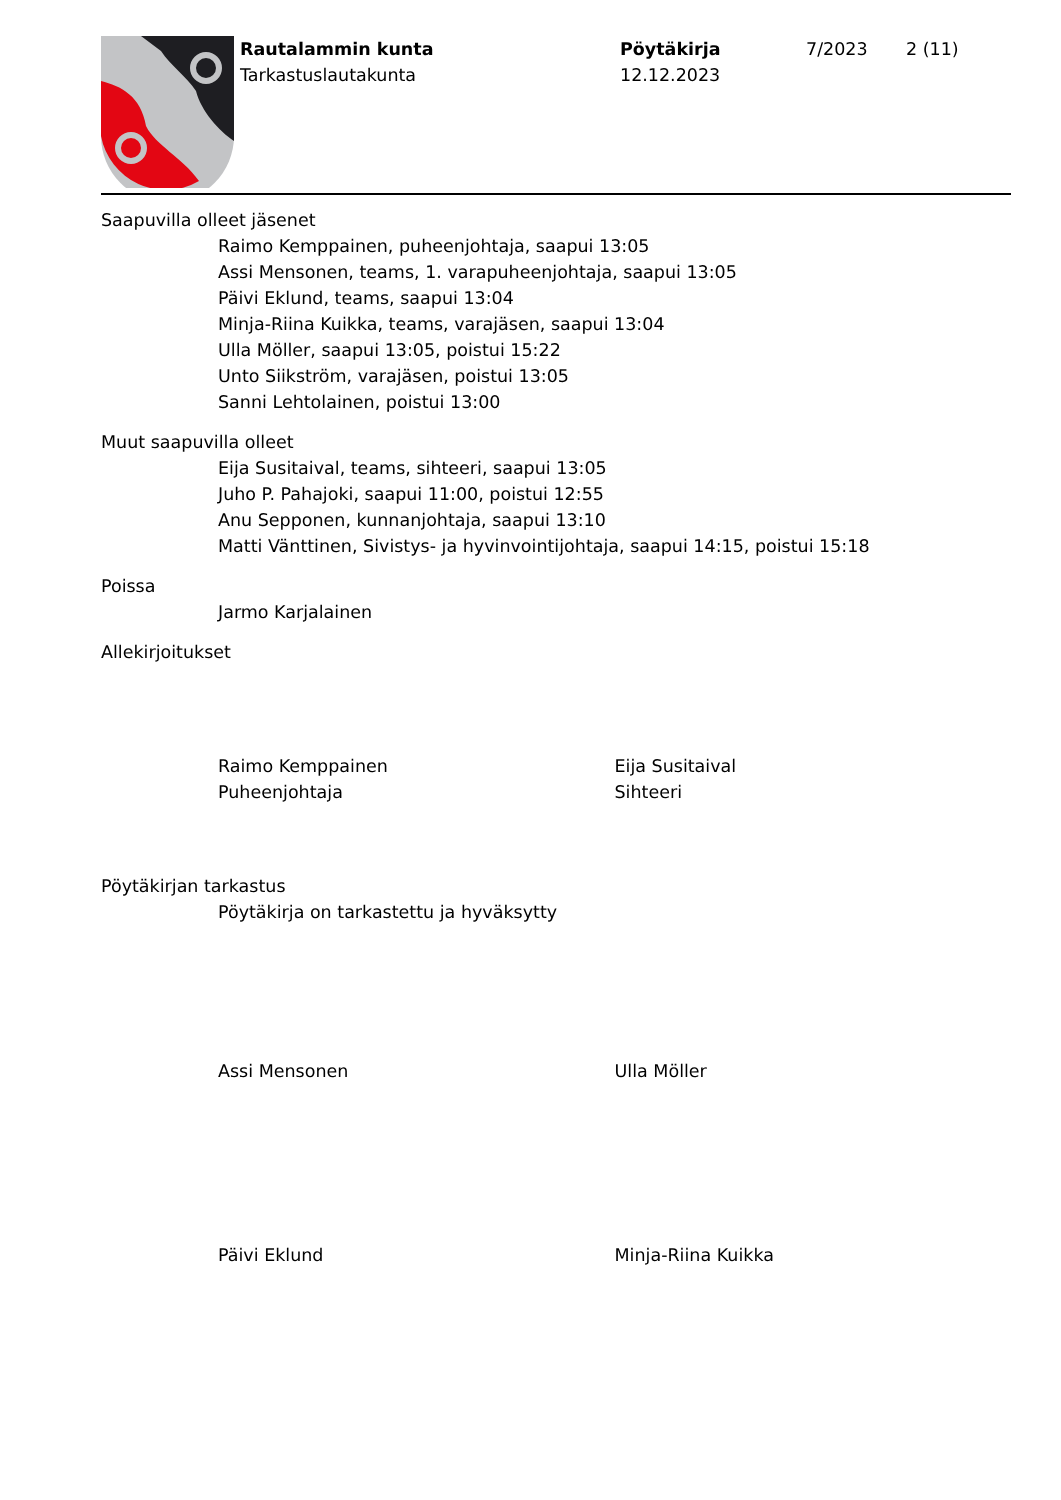Rautalammin kunta
Tarkastuslautakunta
Pöytäkirja
12.12.2023
7/2023 2 (11)
Saapuvilla olleet jäsenet
Raimo Kemppainen, puheenjohtaja, saapui 13:05
Assi Mensonen, teams, 1. varapuheenjohtaja, saapui 13:05
Päivi Eklund, teams, saapui 13:04
Minja-Riina Kuikka, teams, varajäsen, saapui 13:04
Ulla Möller, saapui 13:05, poistui 15:22
Unto Siikström, varajäsen, poistui 13:05
Sanni Lehtolainen, poistui 13:00
Muut saapuvilla olleet
Eija Susitaival, teams, sihteeri, saapui 13:05
Juho P. Pahajoki, saapui 11:00, poistui 12:55
Anu Sepponen, kunnanjohtaja, saapui 13:10
Matti Vänttinen, Sivistys- ja hyvinvointijohtaja, saapui 14:15, poistui 15:18
Poissa
Jarmo Karjalainen
Allekirjoitukset
Raimo Kemppainen
Puheenjohtaja
Eija Susitaival
Sihteeri
Pöytäkirjan tarkastus
Pöytäkirja on tarkastettu ja hyväksytty
Assi Mensonen Ulla Möller
Päivi Eklund Minja-Riina Kuikka